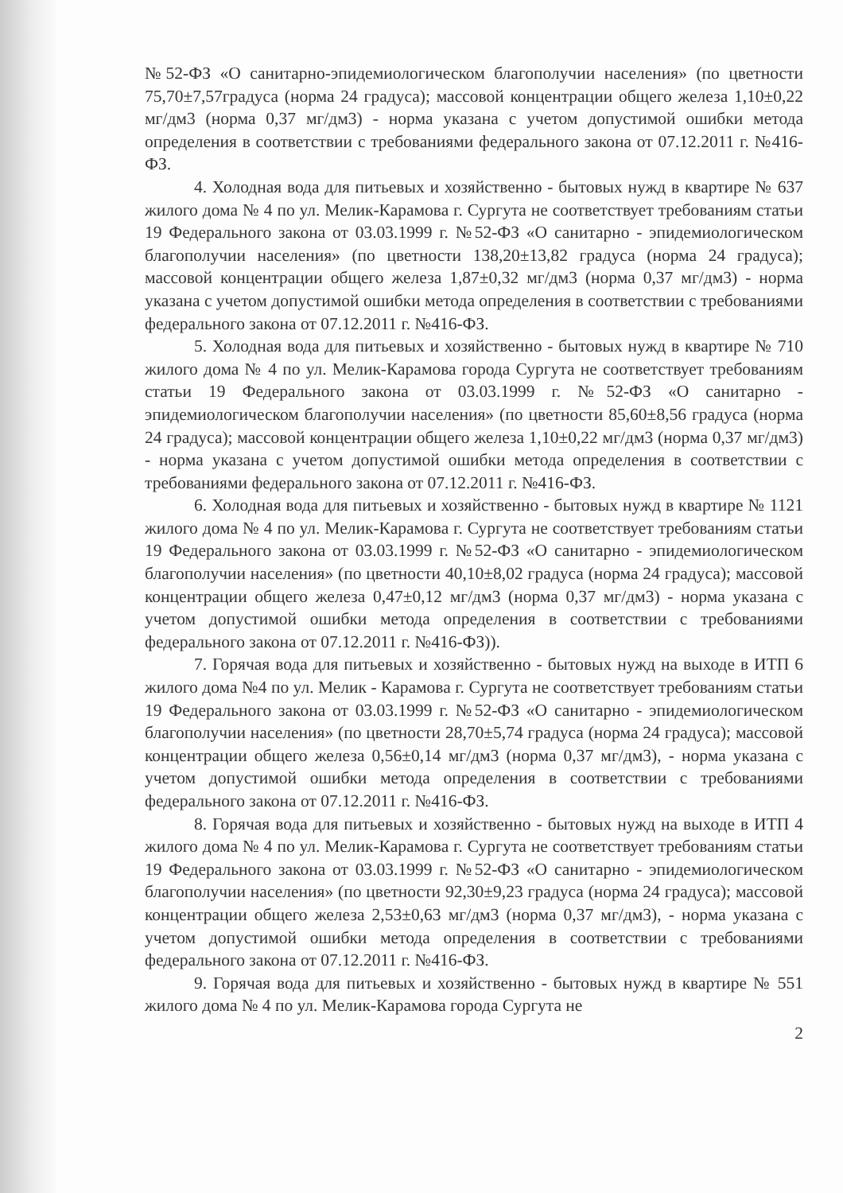№52-ФЗ «О санитарно-эпидемиологическом благополучии населения» (по цветности 75,70±7,57градуса (норма 24 градуса); массовой концентрации общего железа 1,10±0,22 мг/дм3 (норма 0,37 мг/дм3) - норма указана с учетом допустимой ошибки метода определения в соответствии с требованиями федерального закона от 07.12.2011 г. №416-ФЗ.
4. Холодная вода для питьевых и хозяйственно - бытовых нужд в квартире № 637 жилого дома № 4 по ул. Мелик-Карамова г. Сургута не соответствует требованиям статьи 19 Федерального закона от 03.03.1999 г. №52-ФЗ «О санитарно - эпидемиологическом благополучии населения» (по цветности 138,20±13,82 градуса (норма 24 градуса); массовой концентрации общего железа 1,87±0,32 мг/дм3 (норма 0,37 мг/дм3) - норма указана с учетом допустимой ошибки метода определения в соответствии с требованиями федерального закона от 07.12.2011 г. №416-ФЗ.
5. Холодная вода для питьевых и хозяйственно - бытовых нужд в квартире № 710 жилого дома № 4 по ул. Мелик-Карамова города Сургута не соответствует требованиям статьи 19 Федерального закона от 03.03.1999 г. №52-ФЗ «О санитарно - эпидемиологическом благополучии населения» (по цветности 85,60±8,56 градуса (норма 24 градуса); массовой концентрации общего железа 1,10±0,22 мг/дм3 (норма 0,37 мг/дм3) - норма указана с учетом допустимой ошибки метода определения в соответствии с требованиями федерального закона от 07.12.2011 г. №416-ФЗ.
6. Холодная вода для питьевых и хозяйственно - бытовых нужд в квартире № 1121 жилого дома № 4 по ул. Мелик-Карамова г. Сургута не соответствует требованиям статьи 19 Федерального закона от 03.03.1999 г. №52-ФЗ «О санитарно - эпидемиологическом благополучии населения» (по цветности 40,10±8,02 градуса (норма 24 градуса); массовой концентрации общего железа 0,47±0,12 мг/дм3 (норма 0,37 мг/дм3) - норма указана с учетом допустимой ошибки метода определения в соответствии с требованиями федерального закона от 07.12.2011 г. №416-ФЗ)).
7. Горячая вода для питьевых и хозяйственно - бытовых нужд на выходе в ИТП 6 жилого дома №4 по ул. Мелик - Карамова г. Сургута не соответствует требованиям статьи 19 Федерального закона от 03.03.1999 г. №52-ФЗ «О санитарно - эпидемиологическом благополучии населения» (по цветности 28,70±5,74 градуса (норма 24 градуса); массовой концентрации общего железа 0,56±0,14 мг/дм3 (норма 0,37 мг/дм3), - норма указана с учетом допустимой ошибки метода определения в соответствии с требованиями федерального закона от 07.12.2011 г. №416-ФЗ.
8. Горячая вода для питьевых и хозяйственно - бытовых нужд на выходе в ИТП 4 жилого дома № 4 по ул. Мелик-Карамова г. Сургута не соответствует требованиям статьи 19 Федерального закона от 03.03.1999 г. №52-ФЗ «О санитарно - эпидемиологическом благополучии населения» (по цветности 92,30±9,23 градуса (норма 24 градуса); массовой концентрации общего железа 2,53±0,63 мг/дм3 (норма 0,37 мг/дм3), - норма указана с учетом допустимой ошибки метода определения в соответствии с требованиями федерального закона от 07.12.2011 г. №416-ФЗ.
9. Горячая вода для питьевых и хозяйственно - бытовых нужд в квартире № 551 жилого дома № 4 по ул. Мелик-Карамова города Сургута не
2